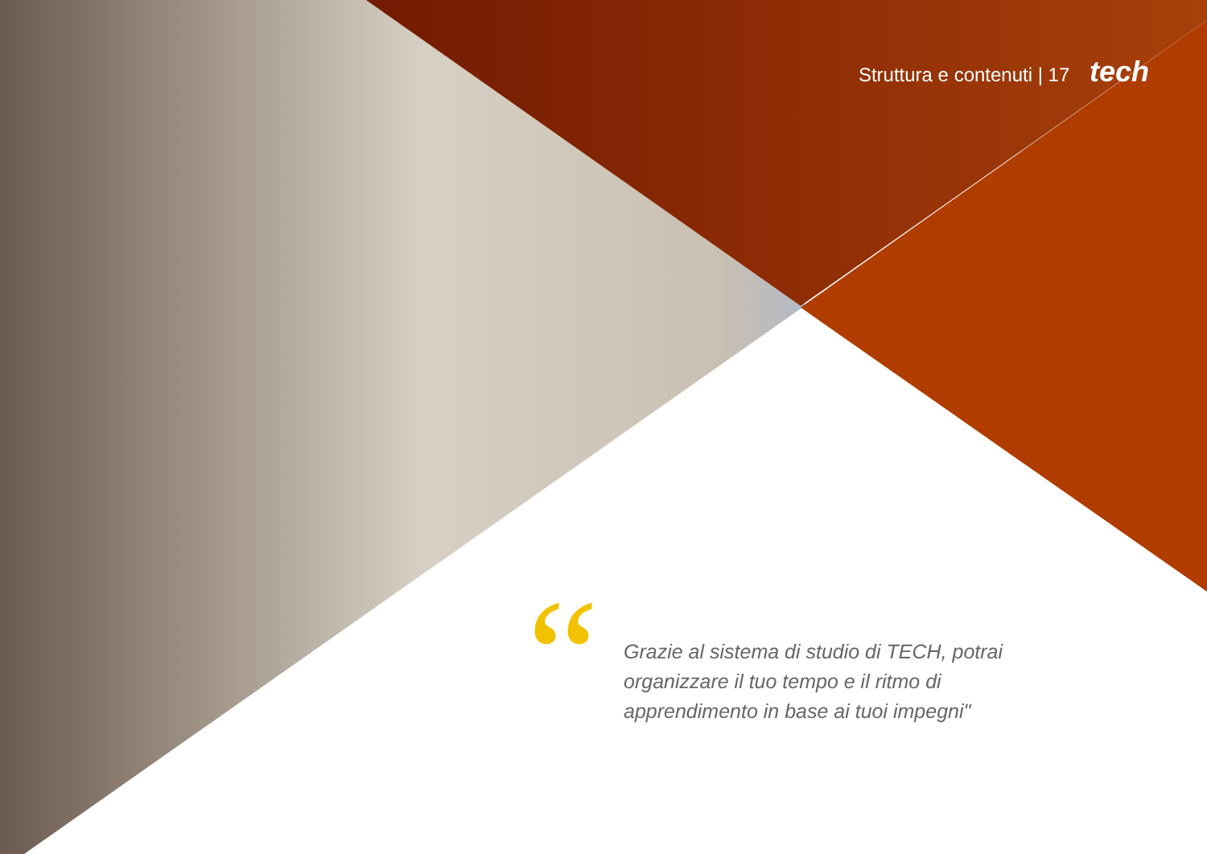Struttura e contenuti | 17 tech
“
Grazie al sistema di studio di TECH, potrai organizzare il tuo tempo e il ritmo di apprendimento in base ai tuoi impegni"